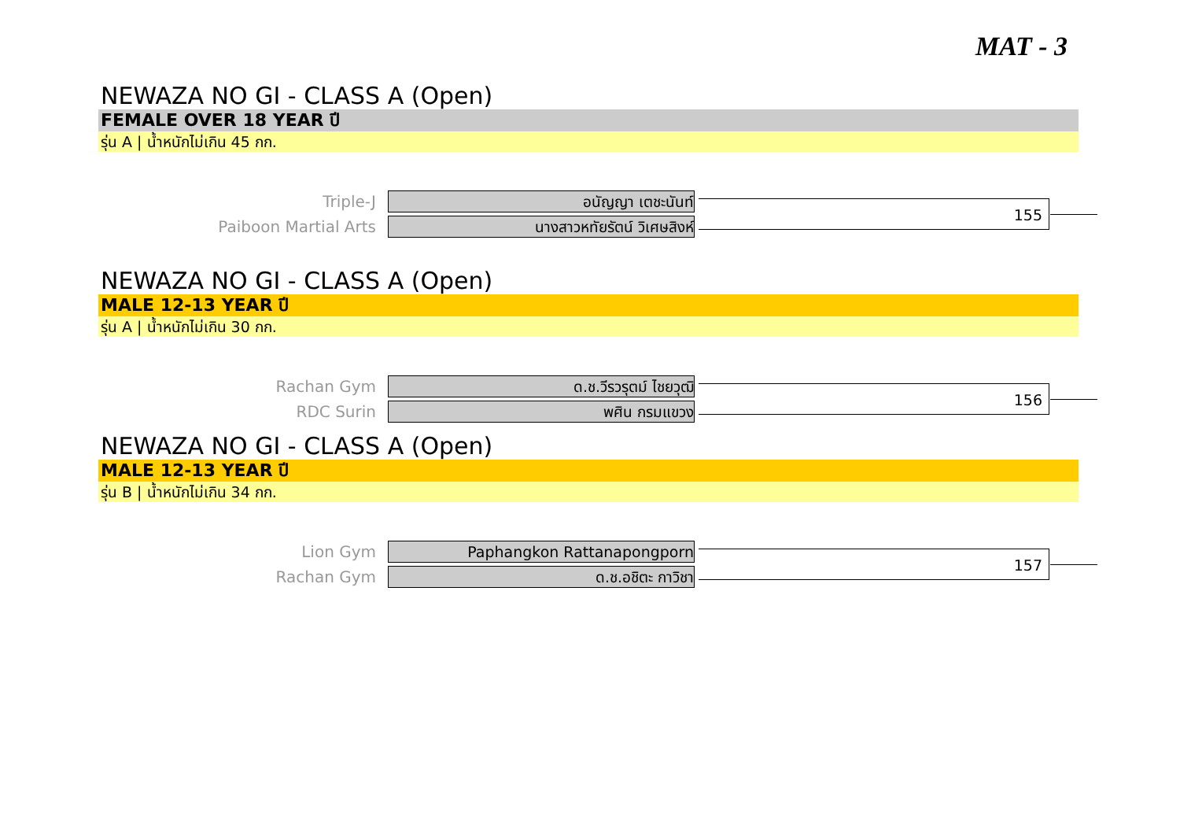MAT - 3
NEWAZA NO GI - CLASS A (Open)
FEMALE OVER 18 YEAR ปี
รุ่น A | น้ำหนักไม่เกิน 45 กก.
Triple-J
อนัญญา เตชะนันท์
Paiboon Martial Arts
นางสาวหทัยรัตน์ วิเศษสิงห์
155
NEWAZA NO GI - CLASS A (Open)
MALE 12-13 YEAR ปี
รุ่น A | น้ำหนักไม่เกิน 30 กก.
Rachan Gym
ด.ช.วีรวรุตม์ ไชยวุฒิ
RDC Surin
พศิน กรมแขวง
156
NEWAZA NO GI - CLASS A (Open)
MALE 12-13 YEAR ปี
รุ่น B | น้ำหนักไม่เกิน 34 กก.
Lion Gym
Paphangkon Rattanapongporn
Rachan Gym
ด.ช.อชิตะ กาวิชา
157